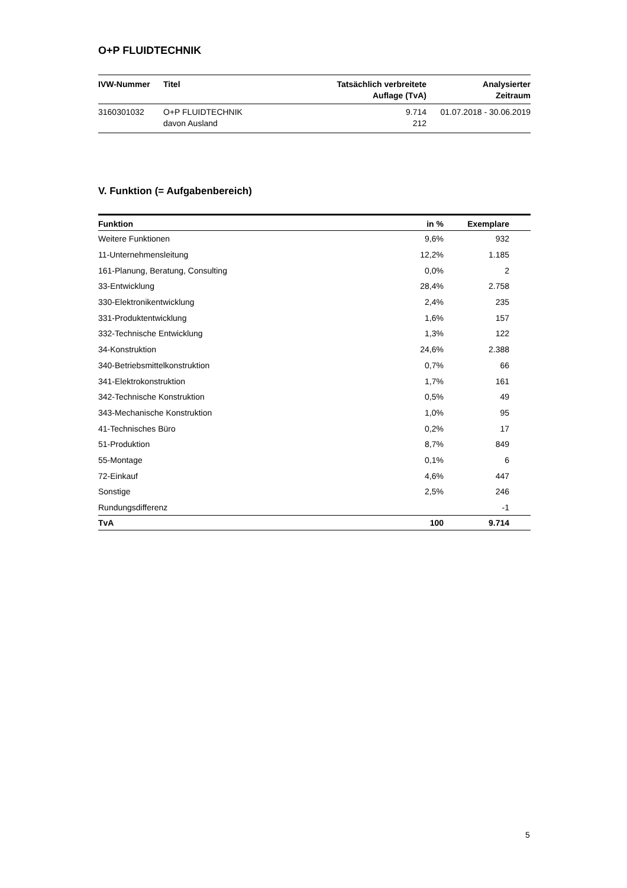O+P FLUIDTECHNIK
| IVW-Nummer | Titel | Tatsächlich verbreitete Auflage (TvA) | Analysierter Zeitraum |
| --- | --- | --- | --- |
| 3160301032 | O+P FLUIDTECHNIK davon Ausland | 9.714 212 | 01.07.2018 - 30.06.2019 |
V. Funktion (= Aufgabenbereich)
| Funktion | in % | Exemplare | |
| --- | --- | --- | --- |
| Weitere Funktionen | 9,6% | 932 | |
| 11-Unternehmensleitung | 12,2% | 1.185 | |
| 161-Planung, Beratung, Consulting | 0,0% | 2 | |
| 33-Entwicklung | 28,4% | 2.758 | |
| 330-Elektronikentwicklung | 2,4% | 235 | |
| 331-Produktentwicklung | 1,6% | 157 | |
| 332-Technische Entwicklung | 1,3% | 122 | |
| 34-Konstruktion | 24,6% | 2.388 | |
| 340-Betriebsmittelkonstruktion | 0,7% | 66 | |
| 341-Elektrokonstruktion | 1,7% | 161 | |
| 342-Technische Konstruktion | 0,5% | 49 | |
| 343-Mechanische Konstruktion | 1,0% | 95 | |
| 41-Technisches Büro | 0,2% | 17 | |
| 51-Produktion | 8,7% | 849 | |
| 55-Montage | 0,1% | 6 | |
| 72-Einkauf | 4,6% | 447 | |
| Sonstige | 2,5% | 246 | |
| Rundungsdifferenz | | -1 | |
| TvA | 100 | 9.714 | |
5